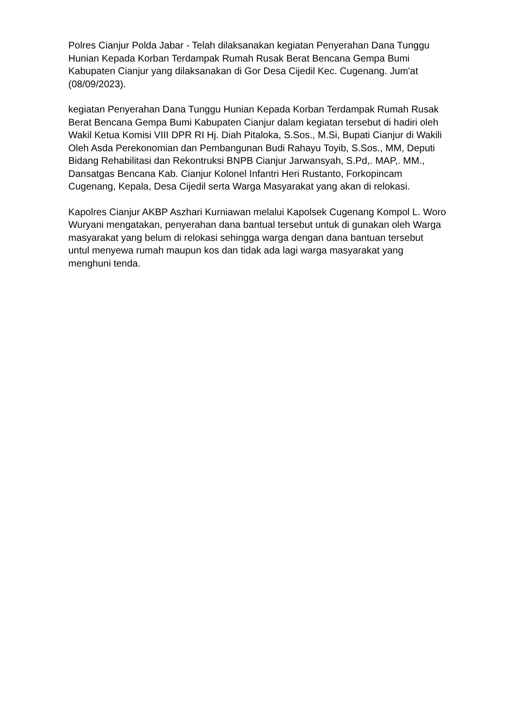Polres Cianjur Polda Jabar - Telah dilaksanakan kegiatan Penyerahan Dana Tunggu Hunian Kepada Korban Terdampak Rumah Rusak Berat Bencana Gempa Bumi Kabupaten Cianjur yang dilaksanakan di Gor Desa Cijedil Kec. Cugenang. Jum'at (08/09/2023).
kegiatan Penyerahan Dana Tunggu Hunian Kepada Korban Terdampak Rumah Rusak Berat Bencana Gempa Bumi Kabupaten Cianjur dalam kegiatan tersebut di hadiri oleh Wakil Ketua Komisi VIII DPR RI Hj. Diah Pitaloka, S.Sos., M.Si, Bupati Cianjur di Wakili Oleh Asda Perekonomian dan Pembangunan Budi Rahayu Toyib, S.Sos., MM, Deputi Bidang Rehabilitasi dan Rekontruksi BNPB Cianjur Jarwansyah, S.Pd,. MAP,. MM., Dansatgas Bencana Kab. Cianjur Kolonel Infantri Heri Rustanto, Forkopincam Cugenang, Kepala, Desa Cijedil serta Warga Masyarakat yang akan di relokasi.
Kapolres Cianjur AKBP Aszhari Kurniawan melalui Kapolsek Cugenang Kompol L. Woro Wuryani mengatakan, penyerahan dana bantual tersebut untuk di gunakan oleh Warga masyarakat yang belum di relokasi sehingga warga dengan dana bantuan tersebut untul menyewa rumah maupun kos dan tidak ada lagi warga masyarakat yang menghuni tenda.